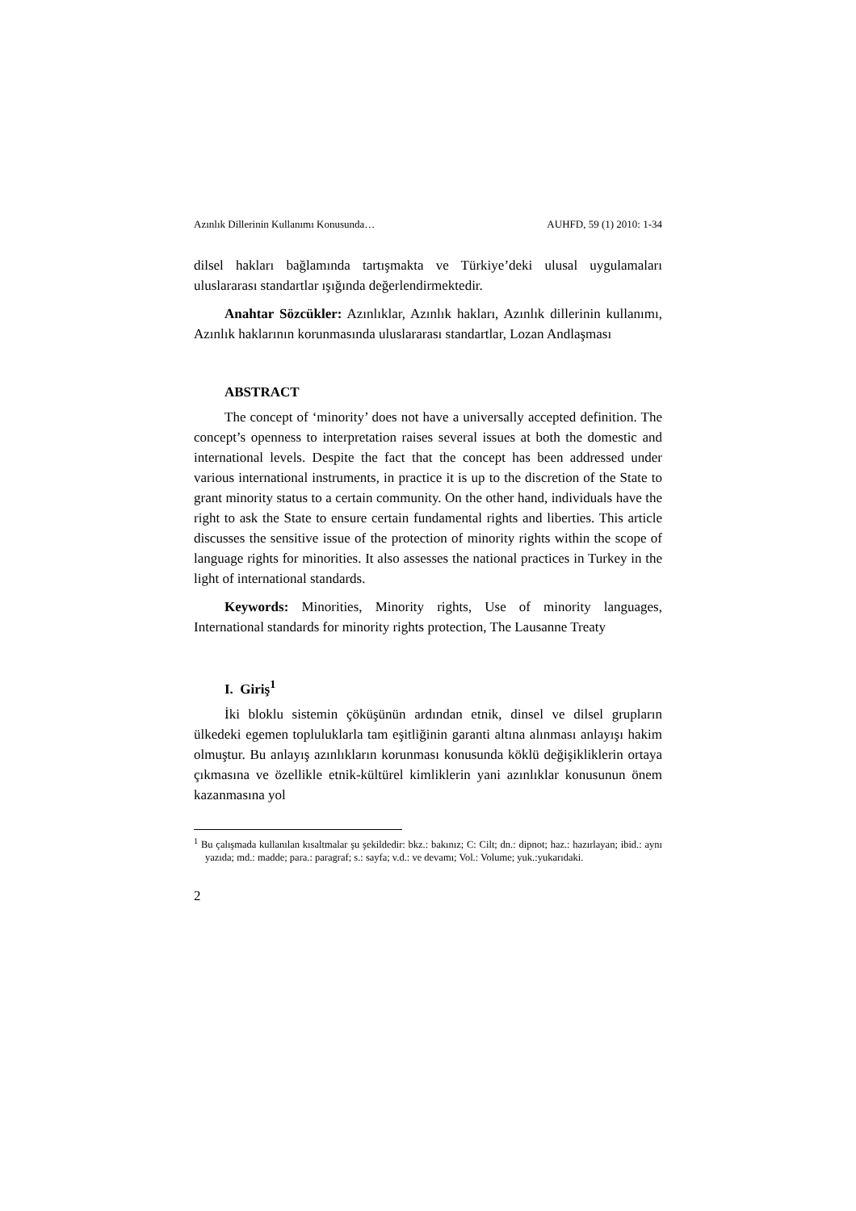Azınlık Dillerinin Kullanımı Konusunda… AUHFD, 59 (1) 2010: 1-34
dilsel hakları bağlamında tartışmakta ve Türkiye’deki ulusal uygulamaları uluslararası standartlar ışığında değerlendirmektedir.
Anahtar Sözcükler: Azınlıklar, Azınlık hakları, Azınlık dillerinin kullanımı, Azınlık haklarının korunmasında uluslararası standartlar, Lozan Andlaşması
ABSTRACT
The concept of ‘minority’ does not have a universally accepted definition. The concept’s openness to interpretation raises several issues at both the domestic and international levels. Despite the fact that the concept has been addressed under various international instruments, in practice it is up to the discretion of the State to grant minority status to a certain community. On the other hand, individuals have the right to ask the State to ensure certain fundamental rights and liberties. This article discusses the sensitive issue of the protection of minority rights within the scope of language rights for minorities. It also assesses the national practices in Turkey in the light of international standards.
Keywords: Minorities, Minority rights, Use of minority languages, International standards for minority rights protection, The Lausanne Treaty
I. Giriş<sup>1</sup>
İki bloklu sistemin çöküşünün ardından etnik, dinsel ve dilsel grupların ülkedeki egemen topluluklarla tam eşitliğinin garanti altına alınması anlayışı hakim olmuştur. Bu anlayış azınlıkların korunması konusunda köklü değişikliklerin ortaya çıkmasına ve özellikle etnik-kültürel kimliklerin yani azınlıklar konusunun önem kazanmasına yol
<sup>1</sup> Bu çalışmada kullanılan kısaltmalar şu şekildedir: bkz.: bakınız; C: Cilt; dn.: dipnot; haz.: hazırlayan; ibid.: aynı yazıda; md.: madde; para.: paragraf; s.: sayfa; v.d.: ve devamı; Vol.: Volume; yuk.:yukarıdaki.
2